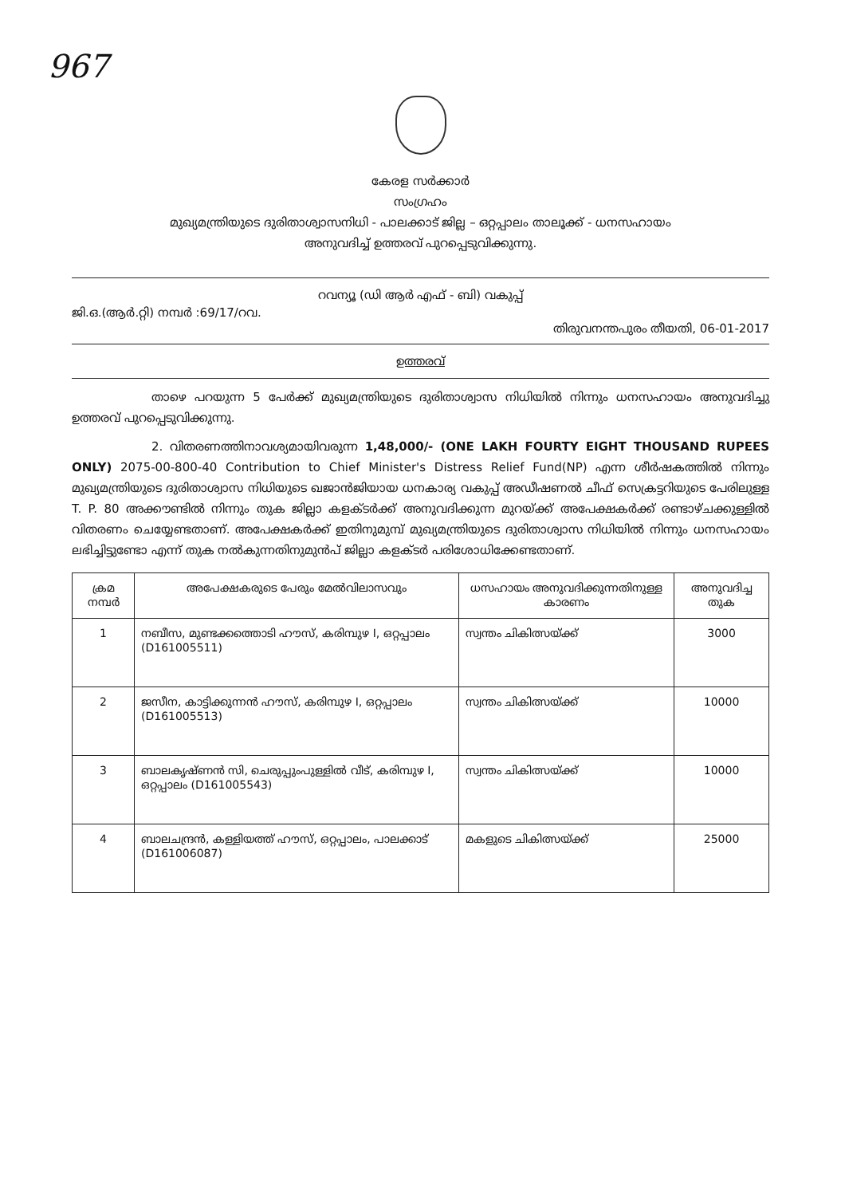967
കേരള സർക്കാർ
സംഗ്രഹം
മുഖ്യമന്ത്രിയുടെ ദുരിതാശ്വാസനിധി - പാലക്കാട് ജില്ല – ഒറ്റപ്പാലം താലൂക്ക് - ധനസഹായം
അനുവദിച്ച് ഉത്തരവ് പുറപ്പെടുവിക്കുന്നു.
റവന്യൂ (ഡി ആർ എഫ് - ബി) വകുപ്പ്
ജി.ഒ.(ആർ.റ്റി) നമ്പർ :69/17/റവ.
തിരുവനന്തപുരം തീയതി, 06-01-2017
ഉത്തരവ്
താഴെ പറയുന്ന 5 പേർക്ക് മുഖ്യമന്ത്രിയുടെ ദുരിതാശ്വാസ നിധിയിൽ നിന്നും ധനസഹായം അനുവദിച്ചു ഉത്തരവ് പുറപ്പെടുവിക്കുന്നു.
2. വിതരണത്തിനാവശ്യമായിവരുന്ന 1,48,000/- (ONE LAKH FOURTY EIGHT THOUSAND RUPEES ONLY) 2075-00-800-40 Contribution to Chief Minister's Distress Relief Fund(NP) എന്ന ശീർഷകത്തിൽ നിന്നും മുഖ്യമന്ത്രിയുടെ ദുരിതാശ്വാസ നിധിയുടെ ഖജാൻജിയായ ധനകാര്യ വകുപ്പ് അഡീഷണൽ ചീഫ് സെക്രട്ടറിയുടെ പേരിലുള്ള T. P. 80 അക്കൗണ്ടിൽ നിന്നും തുക ജില്ലാ കളക്ടർക്ക് അനുവദിക്കുന്ന മുറയ്ക്ക് അപേക്ഷകർക്ക് രണ്ടാഴ്ചക്കുള്ളിൽ വിതരണം ചെയ്യേണ്ടതാണ്. അപേക്ഷകർക്ക് ഇതിനുമുമ്പ് മുഖ്യമന്ത്രിയുടെ ദുരിതാശ്വാസ നിധിയിൽ നിന്നും ധനസഹായം ലഭിച്ചിട്ടുണ്ടോ എന്ന് തുക നൽകുന്നതിനുമുൻപ് ജില്ലാ കളക്ടർ പരിശോധിക്കേണ്ടതാണ്.
| ക്രമ നമ്പർ | അപേക്ഷകരുടെ പേരും മേൽവിലാസവും | ധസഹായം അനുവദിക്കുന്നതിനുള്ള കാരണം | അനുവദിച്ച തുക |
| --- | --- | --- | --- |
| 1 | നബീസ, മുണ്ടക്കത്തൊടി ഹൗസ്, കരിമ്പുഴ I, ഒറ്റപ്പാലം (D161005511) | സ്വന്തം ചികിത്സയ്ക്ക് | 3000 |
| 2 | ജസീന, കാട്ടിക്കുന്നൻ ഹൗസ്, കരിമ്പുഴ I, ഒറ്റപ്പാലം (D161005513) | സ്വന്തം ചികിത്സയ്ക്ക് | 10000 |
| 3 | ബാലകൃഷ്ണൻ സി, ചെരുപ്പുംപുള്ളിൽ വീട്, കരിമ്പുഴ I, ഒറ്റപ്പാലം (D161005543) | സ്വന്തം ചികിത്സയ്ക്ക് | 10000 |
| 4 | ബാലചന്ദ്രൻ, കള്ളിയത്ത് ഹൗസ്, ഒറ്റപ്പാലം, പാലക്കാട് (D161006087) | മകളുടെ ചികിത്സയ്ക്ക് | 25000 |